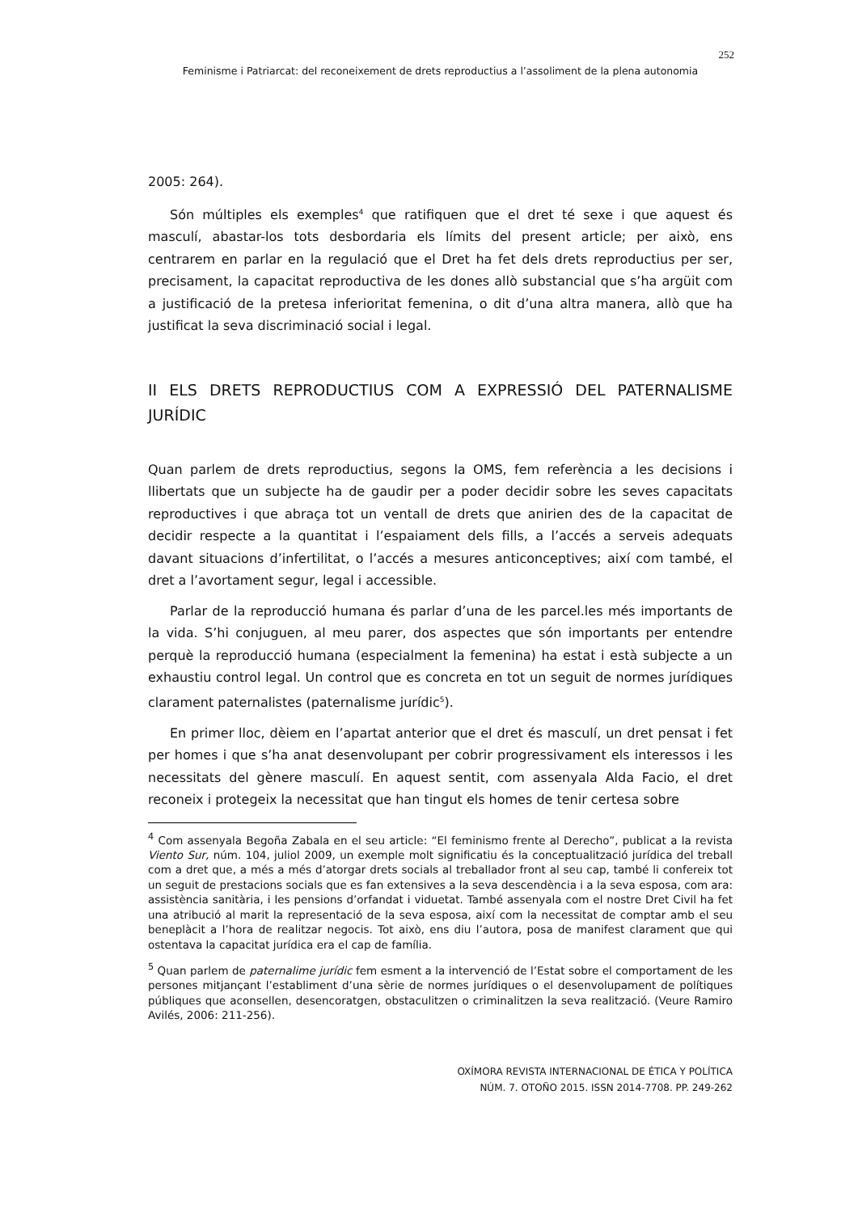252
Feminisme i Patriarcat: del reconeixement de drets reproductius a l’assoliment de la plena autonomia
2005: 264).
Són múltiples els exemples<sup>4</sup> que ratifiquen que el dret té sexe i que aquest és masculí, abastar-los tots desbordaria els límits del present article; per això, ens centrarem en parlar en la regulació que el Dret ha fet dels drets reproductius per ser, precisament, la capacitat reproductiva de les dones allò substancial que s’ha argüit com a justificació de la pretesa inferioritat femenina, o dit d’una altra manera, allò que ha justificat la seva discriminació social i legal.
II ELS DRETS REPRODUCTIUS COM A EXPRESSIÓ DEL PATERNALISME JURÍDIC
Quan parlem de drets reproductius, segons la OMS, fem referència a les decisions i llibertats que un subjecte ha de gaudir per a poder decidir sobre les seves capacitats reproductives i que abraça tot un ventall de drets que anirien des de la capacitat de decidir respecte a la quantitat i l’espaiament dels fills, a l’accés a serveis adequats davant situacions d’infertilitat, o l’accés a mesures anticonceptives; així com també, el dret a l’avortament segur, legal i accessible.
Parlar de la reproducció humana és parlar d’una de les parcel.les més importants de la vida. S’hi conjuguen, al meu parer, dos aspectes que són importants per entendre perquè la reproducció humana (especialment la femenina) ha estat i està subjecte a un exhaustiu control legal. Un control que es concreta en tot un seguit de normes jurídiques clarament paternalistes (paternalisme jurídic<sup>5</sup>).
En primer lloc, dèiem en l’apartat anterior que el dret és masculí, un dret pensat i fet per homes i que s’ha anat desenvolupant per cobrir progressivament els interessos i les necessitats del gènere masculí. En aquest sentit, com assenyala Alda Facio, el dret reconeix i protegeix la necessitat que han tingut els homes de tenir certesa sobre
<sup>4</sup> Com assenyala Begoña Zabala en el seu article: “El feminismo frente al Derecho”, publicat a la revista Viento Sur, núm. 104, juliol 2009, un exemple molt significatiu és la conceptualització jurídica del treball com a dret que, a més a més d’atorgar drets socials al treballador front al seu cap, també li confereix tot un seguit de prestacions socials que es fan extensives a la seva descendència i a la seva esposa, com ara: assistència sanitària, i les pensions d’orfandat i viduetat. També assenyala com el nostre Dret Civil ha fet una atribució al marit la representació de la seva esposa, així com la necessitat de comptar amb el seu beneplàcit a l’hora de realitzar negocis. Tot això, ens diu l’autora, posa de manifest clarament que qui ostentava la capacitat jurídica era el cap de família.
<sup>5</sup> Quan parlem de paternalime jurídic fem esment a la intervenció de l’Estat sobre el comportament de les persones mitjançant l’establiment d’una sèrie de normes jurídiques o el desenvolupament de polítiques públiques que aconsellen, desencoratgen, obstaculitzen o criminalitzen la seva realització. (Veure Ramiro Avilés, 2006: 211-256).
OXÍMORA REVISTA INTERNACIONAL DE ÉTICA Y POLÍTICA
NÚM. 7. OTOÑO 2015. ISSN 2014-7708. PP. 249-262